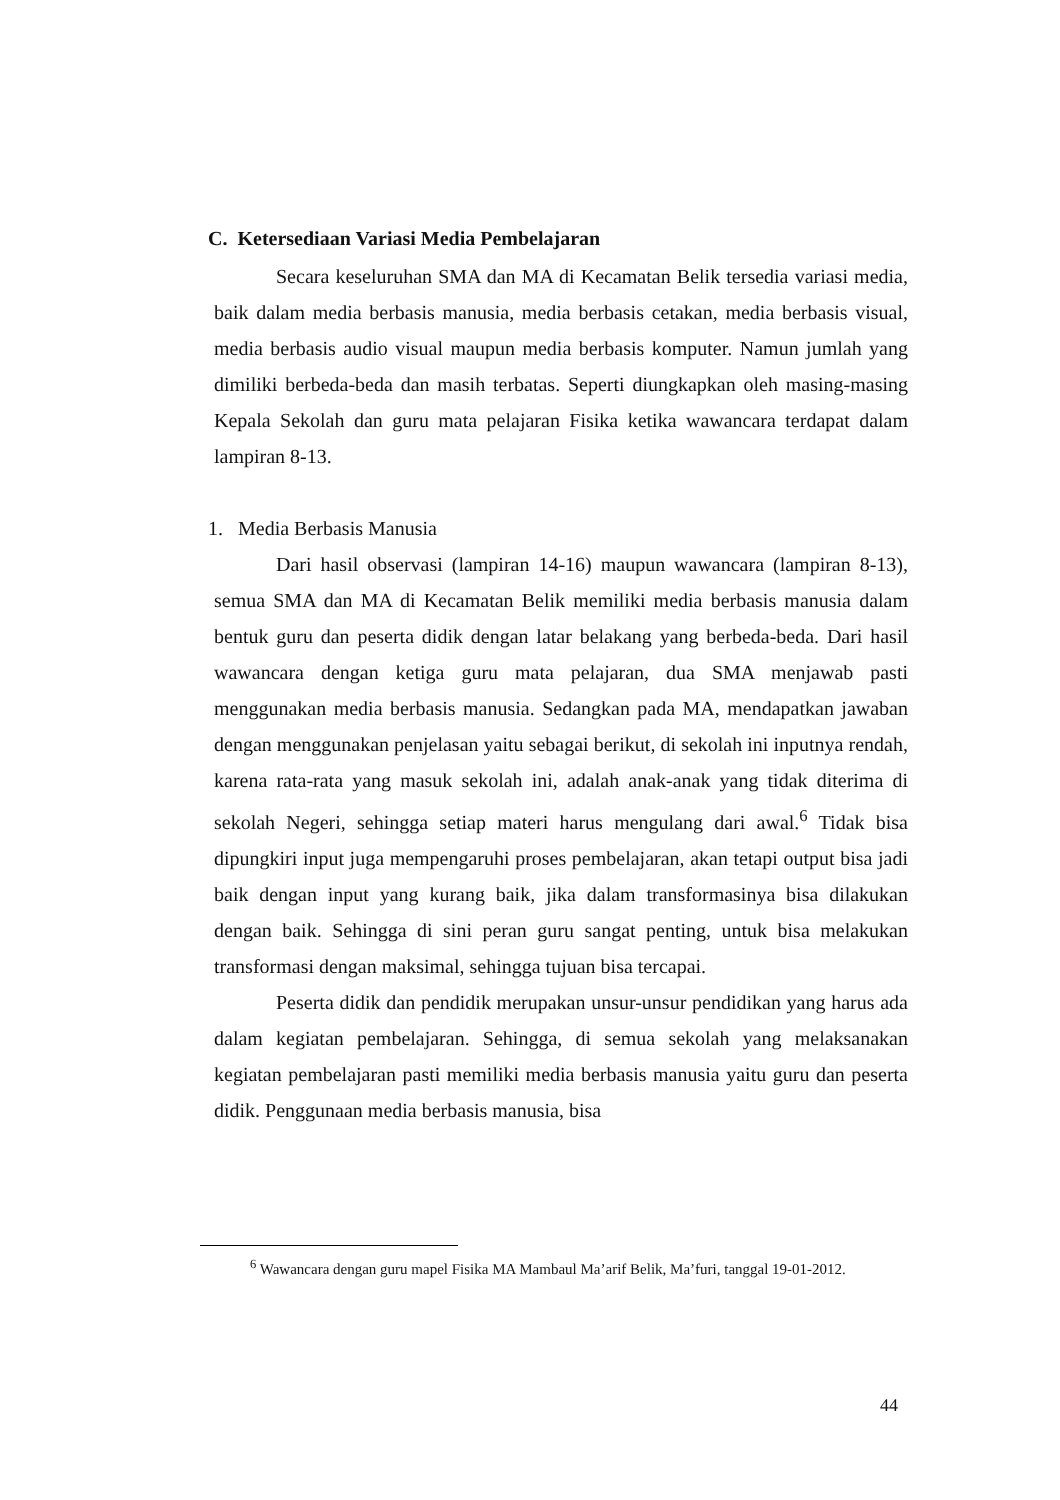C. Ketersediaan Variasi Media Pembelajaran
Secara keseluruhan SMA dan MA di Kecamatan Belik tersedia variasi media, baik dalam media berbasis manusia, media berbasis cetakan, media berbasis visual, media berbasis audio visual maupun media berbasis komputer. Namun jumlah yang dimiliki berbeda-beda dan masih terbatas. Seperti diungkapkan oleh masing-masing Kepala Sekolah dan guru mata pelajaran Fisika ketika wawancara terdapat dalam lampiran 8-13.
1. Media Berbasis Manusia
Dari hasil observasi (lampiran 14-16) maupun wawancara (lampiran 8-13), semua SMA dan MA di Kecamatan Belik memiliki media berbasis manusia dalam bentuk guru dan peserta didik dengan latar belakang yang berbeda-beda. Dari hasil wawancara dengan ketiga guru mata pelajaran, dua SMA menjawab pasti menggunakan media berbasis manusia. Sedangkan pada MA, mendapatkan jawaban dengan menggunakan penjelasan yaitu sebagai berikut, di sekolah ini inputnya rendah, karena rata-rata yang masuk sekolah ini, adalah anak-anak yang tidak diterima di sekolah Negeri, sehingga setiap materi harus mengulang dari awal.<sup>6</sup> Tidak bisa dipungkiri input juga mempengaruhi proses pembelajaran, akan tetapi output bisa jadi baik dengan input yang kurang baik, jika dalam transformasinya bisa dilakukan dengan baik. Sehingga di sini peran guru sangat penting, untuk bisa melakukan transformasi dengan maksimal, sehingga tujuan bisa tercapai.
Peserta didik dan pendidik merupakan unsur-unsur pendidikan yang harus ada dalam kegiatan pembelajaran. Sehingga, di semua sekolah yang melaksanakan kegiatan pembelajaran pasti memiliki media berbasis manusia yaitu guru dan peserta didik. Penggunaan media berbasis manusia, bisa
<sup>6</sup> Wawancara dengan guru mapel Fisika MA Mambaul Ma’arif Belik, Ma’furi, tanggal 19-01-2012.
44